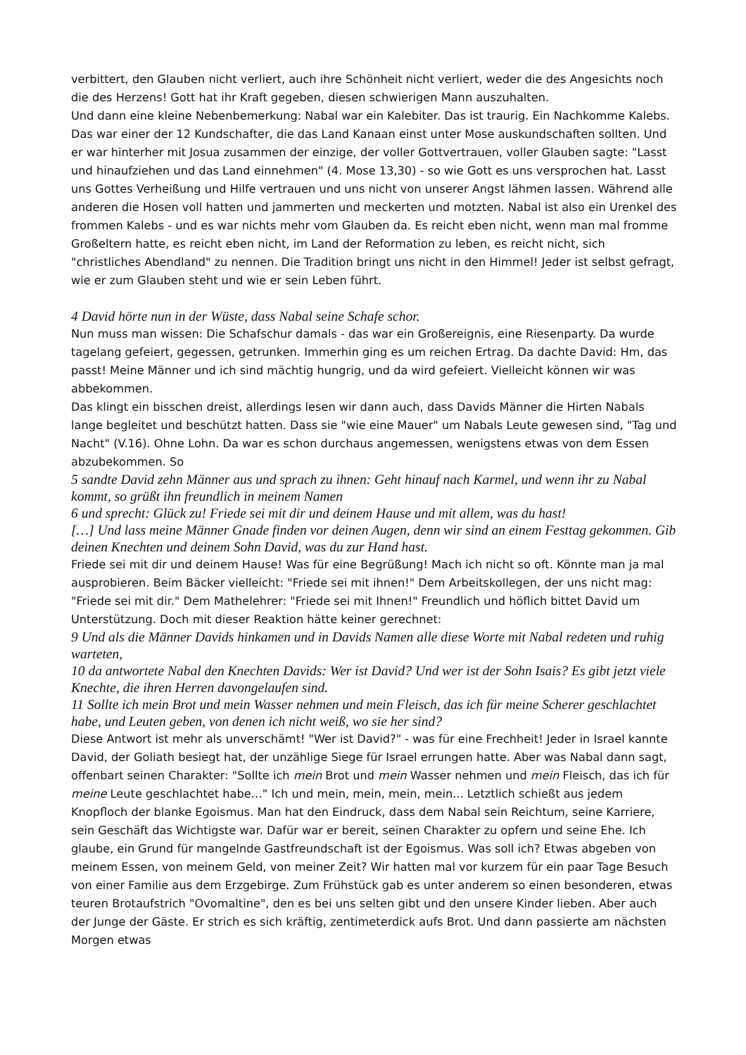verbittert, den Glauben nicht verliert, auch ihre Schönheit nicht verliert, weder die des Angesichts noch die des Herzens! Gott hat ihr Kraft gegeben, diesen schwierigen Mann auszuhalten.
Und dann eine kleine Nebenbemerkung: Nabal war ein Kalebiter. Das ist traurig. Ein Nachkomme Kalebs. Das war einer der 12 Kundschafter, die das Land Kanaan einst unter Mose auskundschaften sollten. Und er war hinterher mit Josua zusammen der einzige, der voller Gottvertrauen, voller Glauben sagte: "Lasst und hinaufziehen und das Land einnehmen" (4. Mose 13,30) - so wie Gott es uns versprochen hat. Lasst uns Gottes Verheißung und Hilfe vertrauen und uns nicht von unserer Angst lähmen lassen. Während alle anderen die Hosen voll hatten und jammerten und meckerten und motzten. Nabal ist also ein Urenkel des frommen Kalebs - und es war nichts mehr vom Glauben da. Es reicht eben nicht, wenn man mal fromme Großeltern hatte, es reicht eben nicht, im Land der Reformation zu leben, es reicht nicht, sich "christliches Abendland" zu nennen. Die Tradition bringt uns nicht in den Himmel! Jeder ist selbst gefragt, wie er zum Glauben steht und wie er sein Leben führt.
4 David hörte nun in der Wüste, dass Nabal seine Schafe schor.
Nun muss man wissen: Die Schafschur damals - das war ein Großereignis, eine Riesenparty. Da wurde tagelang gefeiert, gegessen, getrunken. Immerhin ging es um reichen Ertrag. Da dachte David: Hm, das passt! Meine Männer und ich sind mächtig hungrig, und da wird gefeiert. Vielleicht können wir was abbekommen.
Das klingt ein bisschen dreist, allerdings lesen wir dann auch, dass Davids Männer die Hirten Nabals lange begleitet und beschützt hatten. Dass sie "wie eine Mauer" um Nabals Leute gewesen sind, "Tag und Nacht" (V.16). Ohne Lohn. Da war es schon durchaus angemessen, wenigstens etwas von dem Essen abzubekommen. So
5 sandte David zehn Männer aus und sprach zu ihnen: Geht hinauf nach Karmel, und wenn ihr zu Nabal kommt, so grüßt ihn freundlich in meinem Namen
6 und sprecht: Glück zu! Friede sei mit dir und deinem Hause und mit allem, was du hast!
[…] Und lass meine Männer Gnade finden vor deinen Augen, denn wir sind an einem Festtag gekommen. Gib deinen Knechten und deinem Sohn David, was du zur Hand hast.
Friede sei mit dir und deinem Hause! Was für eine Begrüßung! Mach ich nicht so oft. Könnte man ja mal ausprobieren. Beim Bäcker vielleicht: "Friede sei mit ihnen!" Dem Arbeitskollegen, der uns nicht mag: "Friede sei mit dir." Dem Mathelehrer: "Friede sei mit Ihnen!" Freundlich und höflich bittet David um Unterstützung. Doch mit dieser Reaktion hätte keiner gerechnet:
9 Und als die Männer Davids hinkamen und in Davids Namen alle diese Worte mit Nabal redeten und ruhig warteten,
10 da antwortete Nabal den Knechten Davids: Wer ist David? Und wer ist der Sohn Isais? Es gibt jetzt viele Knechte, die ihren Herren davongelaufen sind.
11 Sollte ich mein Brot und mein Wasser nehmen und mein Fleisch, das ich für meine Scherer geschlachtet habe, und Leuten geben, von denen ich nicht weiß, wo sie her sind?
Diese Antwort ist mehr als unverschämt! "Wer ist David?" - was für eine Frechheit! Jeder in Israel kannte David, der Goliath besiegt hat, der unzählige Siege für Israel errungen hatte. Aber was Nabal dann sagt, offenbart seinen Charakter: "Sollte ich mein Brot und mein Wasser nehmen und mein Fleisch, das ich für meine Leute geschlachtet habe…" Ich und mein, mein, mein, mein... Letztlich schießt aus jedem Knopfloch der blanke Egoismus. Man hat den Eindruck, dass dem Nabal sein Reichtum, seine Karriere, sein Geschäft das Wichtigste war. Dafür war er bereit, seinen Charakter zu opfern und seine Ehe. Ich glaube, ein Grund für mangelnde Gastfreundschaft ist der Egoismus. Was soll ich? Etwas abgeben von meinem Essen, von meinem Geld, von meiner Zeit? Wir hatten mal vor kurzem für ein paar Tage Besuch von einer Familie aus dem Erzgebirge. Zum Frühstück gab es unter anderem so einen besonderen, etwas teuren Brotaufstrich "Ovomaltine", den es bei uns selten gibt und den unsere Kinder lieben. Aber auch der Junge der Gäste. Er strich es sich kräftig, zentimeterdick aufs Brot. Und dann passierte am nächsten Morgen etwas